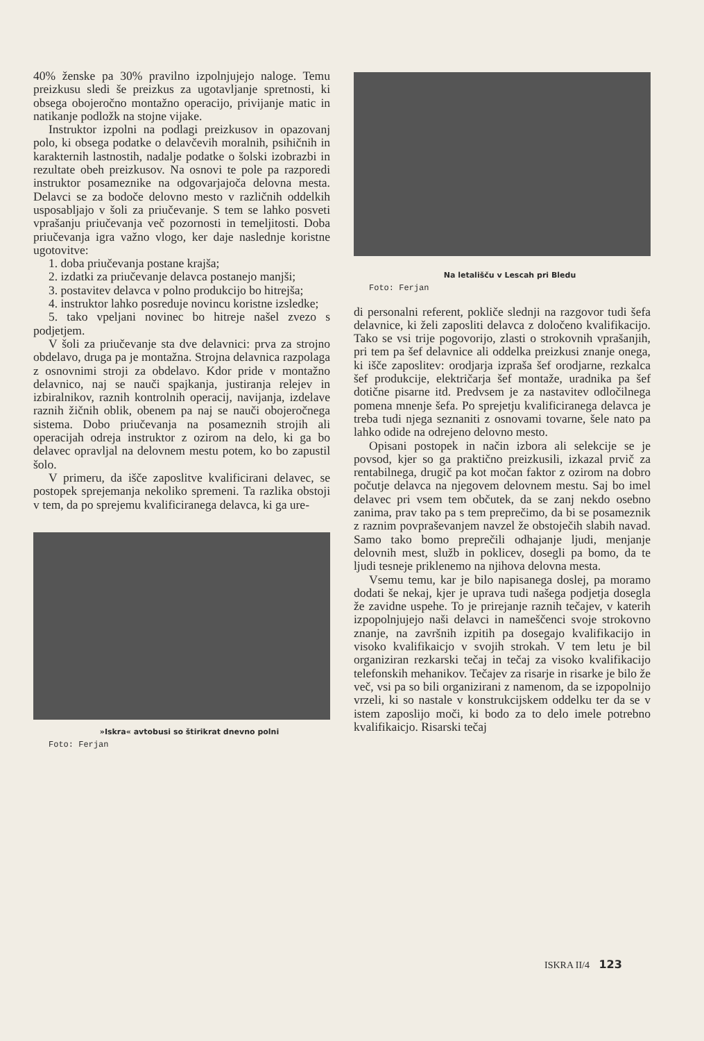40% ženske pa 30% pravilno izpolnjujejo naloge. Temu preizkusu sledi še preizkus za ugotavljanje spretnosti, ki obsega obojeročno montažno operacijo, privijanje matic in natikanje podložk na stojne vijake.
Instruktor izpolni na podlagi preizkusov in opazovanj polo, ki obsega podatke o delavčevih moralnih, psihičnih in karakternih lastnostih, nadalje podatke o šolski izobrazbi in rezultate obeh preizkusov. Na osnovi te pole pa razporedi instruktor posameznike na odgovarjajoča delovna mesta. Delavci se za bodoče delovno mesto v različnih oddelkih usposabljajo v šoli za priučevanje. S tem se lahko posveti vprašanju priučevanja več pozornosti in temeljitosti. Doba priučevanja igra važno vlogo, ker daje naslednje koristne ugotovitve:
1. doba priučevanja postane krajša;
2. izdatki za priučevanje delavca postanejo manjši;
3. postavitev delavca v polno produkcijo bo hitrejša;
4. instruktor lahko posreduje novincu koristne izsledke;
5. tako vpeljani novinec bo hitreje našel zvezo s podjetjem.
V šoli za priučevanje sta dve delavnici: prva za strojno obdelavo, druga pa je montažna. Strojna delavnica razpolaga z osnovnimi stroji za obdelavo. Kdor pride v montažno delavnico, naj se nauči spajkanja, justiranja relejev in izbiralnikov, raznih kontrolnih operacij, navijanja, izdelave raznih žičnih oblik, obenem pa naj se nauči obojeročnega sistema. Dobo priučevanja na posameznih strojih ali operacijah odreja instruktor z ozirom na delo, ki ga bo delavec opravljal na delovnem mestu potem, ko bo zapustil šolo.
V primeru, da išče zaposlitve kvalificirani delavec, se postopek sprejemanja nekoliko spremeni. Ta razlika obstoji v tem, da po sprejemu kvalificiranega delavca, ki ga ure-
»Iskra« avtobusi so štirikrat dnevno polni
Foto: Ferjan
Na letališču v Lescah pri Bledu
Foto: Ferjan
di personalni referent, pokliče slednji na razgovor tudi šefa delavnice, ki želi zaposliti delavca z določeno kvalifikacijo. Tako se vsi trije pogovorijo, zlasti o strokovnih vprašanjih, pri tem pa šef delavnice ali oddelka preizkusi znanje onega, ki išče zaposlitev: orodjarja izpraša šef orodjarne, rezkalca šef produkcije, električarja šef montaže, uradnika pa šef dotične pisarne itd. Predvsem je za nastavitev odločilnega pomena mnenje šefa. Po sprejetju kvalificiranega delavca je treba tudi njega seznaniti z osnovami tovarne, šele nato pa lahko odide na odrejeno delovno mesto.
Opisani postopek in način izbora ali selekcije se je povsod, kjer so ga praktično preizkusili, izkazal prvič za rentabilnega, drugič pa kot močan faktor z ozirom na dobro počutje delavca na njegovem delovnem mestu. Saj bo imel delavec pri vsem tem občutek, da se zanj nekdo osebno zanima, prav tako pa s tem preprečimo, da bi se posameznik z raznim povpraševanjem navzel že obstoječih slabih navad. Samo tako bomo preprečili odhajanje ljudi, menjanje delovnih mest, služb in poklicev, dosegli pa bomo, da te ljudi tesneje priklenemo na njihova delovna mesta.
Vsemu temu, kar je bilo napisanega doslej, pa moramo dodati še nekaj, kjer je uprava tudi našega podjetja dosegla že zavidne uspehe. To je prirejanje raznih tečajev, v katerih izpopolnjujejo naši delavci in nameščenci svoje strokovno znanje, na završnih izpitih pa dosegajo kvalifikacijo in visoko kvalifikaicjo v svojih strokah. V tem letu je bil organiziran rezkarski tečaj in tečaj za visoko kvalifikacijo telefonskih mehanikov. Tečajev za risarje in risarke je bilo že več, vsi pa so bili organizirani z namenom, da se izpopolnijo vrzeli, ki so nastale v konstrukcijskem oddelku ter da se v istem zaposlijo moči, ki bodo za to delo imele potrebno kvalifikaicjo. Risarski tečaj
ISKRA II/4 123